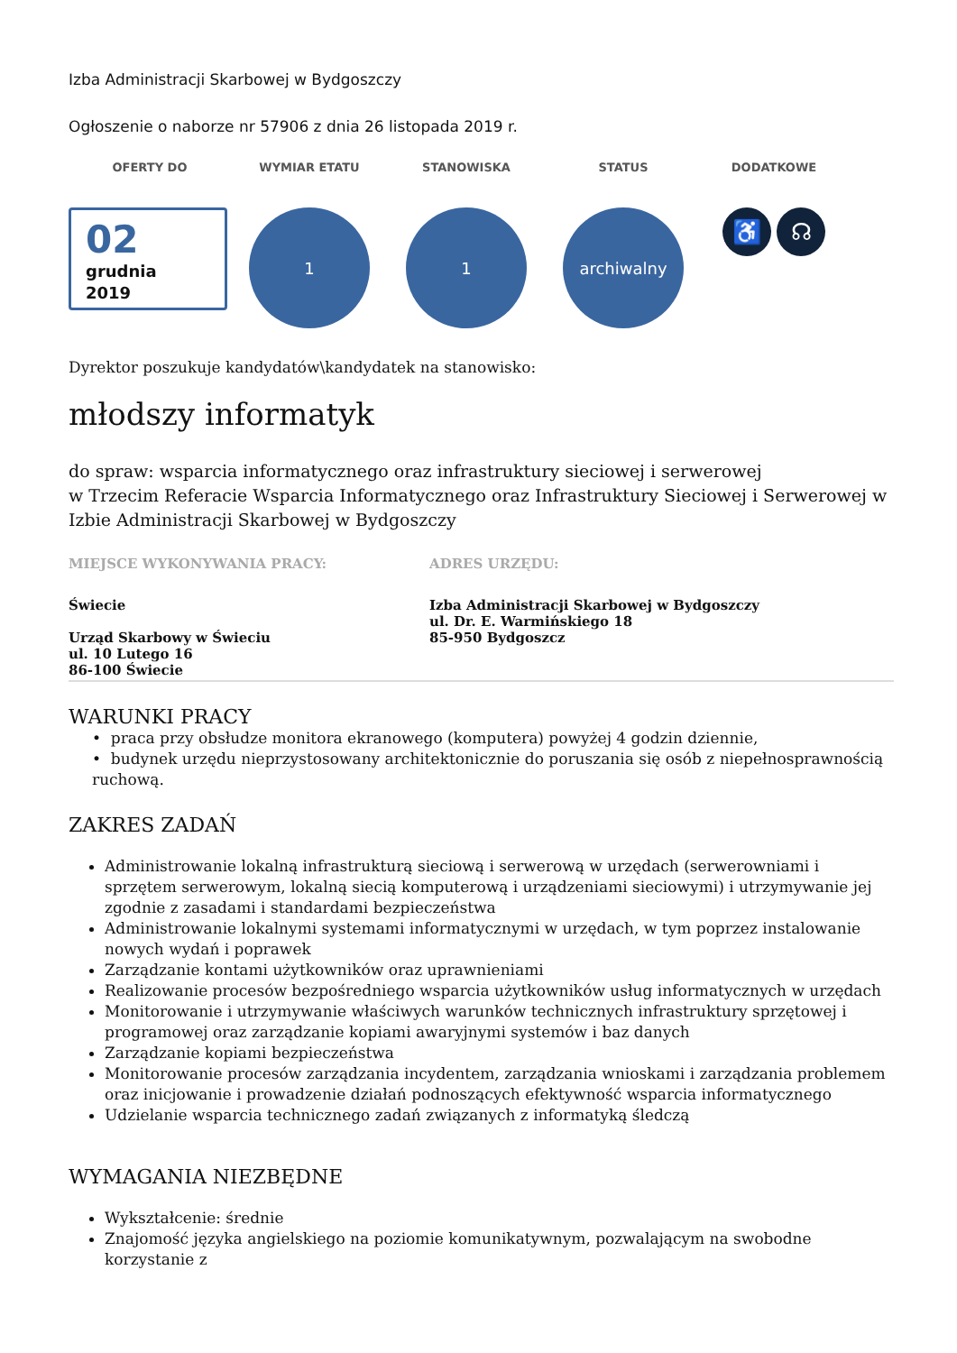Izba Administracji Skarbowej w Bydgoszczy
Ogłoszenie o naborze nr 57906 z dnia 26 listopada 2019 r.
OFERTY DO
02
grudnia
2019
WYMIAR ETATU
1
STANOWISKA
1
STATUS
archiwalny
DODATKOWE
♿ ☊
Dyrektor poszukuje kandydatów\kandydatek na stanowisko:
młodszy informatyk
do spraw: wsparcia informatycznego oraz infrastruktury sieciowej i serwerowej
w Trzecim Referacie Wsparcia Informatycznego oraz Infrastruktury Sieciowej i Serwerowej w Izbie Administracji Skarbowej w Bydgoszczy
MIEJSCE WYKONYWANIA PRACY:
Świecie
Urząd Skarbowy w Świeciu
ul. 10 Lutego 16
86-100 Świecie
ADRES URZĘDU:
Izba Administracji Skarbowej w Bydgoszczy
ul. Dr. E. Warmińskiego 18
85-950 Bydgoszcz
WARUNKI PRACY
• praca przy obsłudze monitora ekranowego (komputera) powyżej 4 godzin dziennie,
• budynek urzędu nieprzystosowany architektonicznie do poruszania się osób z niepełnosprawnością ruchową.
ZAKRES ZADAŃ
Administrowanie lokalną infrastrukturą sieciową i serwerową w urzędach (serwerowniami i sprzętem serwerowym, lokalną siecią komputerową i urządzeniami sieciowymi) i utrzymywanie jej zgodnie z zasadami i standardami bezpieczeństwa
Administrowanie lokalnymi systemami informatycznymi w urzędach, w tym poprzez instalowanie nowych wydań i poprawek
Zarządzanie kontami użytkowników oraz uprawnieniami
Realizowanie procesów bezpośredniego wsparcia użytkowników usług informatycznych w urzędach
Monitorowanie i utrzymywanie właściwych warunków technicznych infrastruktury sprzętowej i programowej oraz zarządzanie kopiami awaryjnymi systemów i baz danych
Zarządzanie kopiami bezpieczeństwa
Monitorowanie procesów zarządzania incydentem, zarządzania wnioskami i zarządzania problemem oraz inicjowanie i prowadzenie działań podnoszących efektywność wsparcia informatycznego
Udzielanie wsparcia technicznego zadań związanych z informatyką śledczą
WYMAGANIA NIEZBĘDNE
Wykształcenie: średnie
Znajomość języka angielskiego na poziomie komunikatywnym, pozwalającym na swobodne korzystanie z